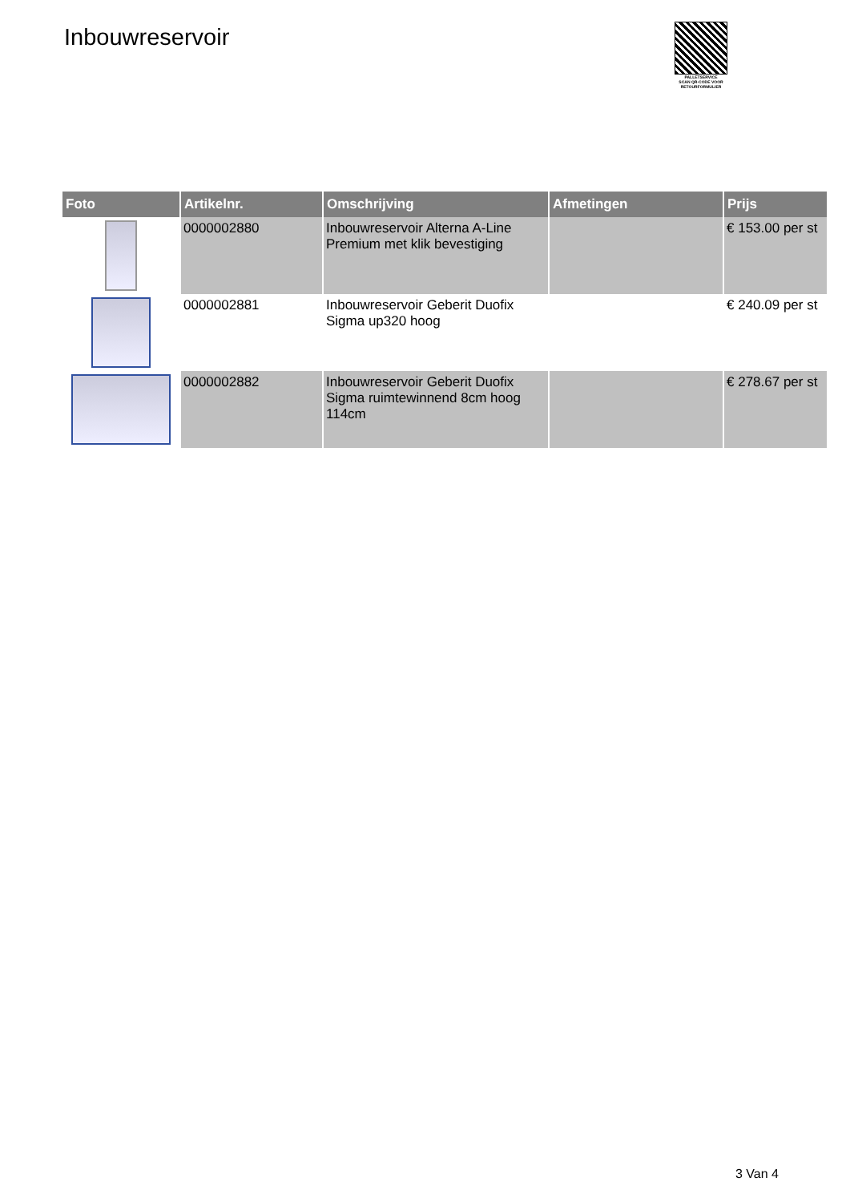Inbouwreservoir
PALLETSERVICE
SCAN QR-CODE VOOR RETOURFORMULIER
| Foto | Artikelnr. | Omschrijving | Afmetingen | Prijs |
| --- | --- | --- | --- | --- |
| | 0000002880 | Inbouwreservoir Alterna A-Line Premium met klik bevestiging | | € 153.00 per st |
| | 0000002881 | Inbouwreservoir Geberit Duofix Sigma up320 hoog | | € 240.09 per st |
| | 0000002882 | Inbouwreservoir Geberit Duofix Sigma ruimtewinnend 8cm hoog 114cm | | € 278.67 per st |
3 Van 4